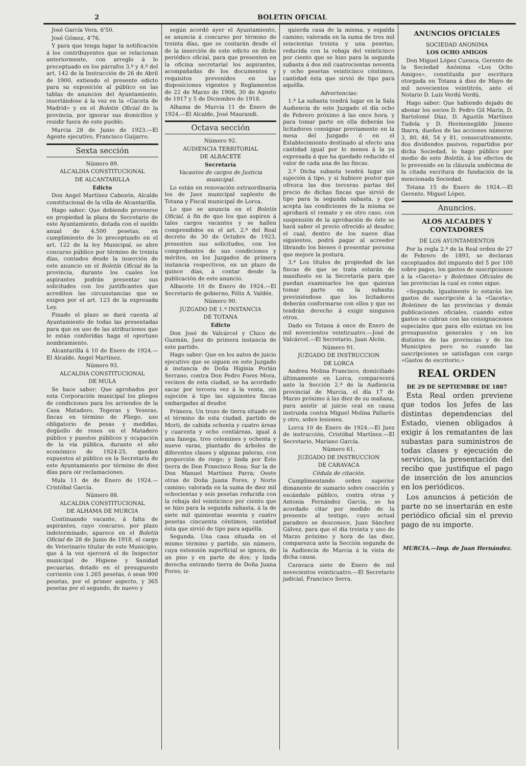2 BOLETIN OFICIAL
José García Vera, 6'50.
José Gómez, 4'76.
Y para que tenga lugar la notificación á los contribuyentes que se relacionan anteriormente, con arreglo á lo preceptuado en los párrafos 3.º y 4.º del art. 142 de la Instrucción de 26 de Abril de 1900, extiendo el presente edicto para su exposición al público en las tablas de anuncios del Ayuntamiento, insertándose á la vez en la «Gaceta de Madrid» y en el Boletín Oficial de la provincia, por ignorar sus domicilios y residir fuera de este pueblo.
Murcia 28 de Junio de 1923.—El Agente ejecutivo, Francisco Guijarro.
Sexta sección
Número 89.
ALCALDIA CONSTITUCIONAL
DE ALCANTARILLA
Edicto
Don Angel Martínez Cabezón, Alcalde constitucional de la villa de Alcantarilla.
Hago saber: Que debiendo proveerse en propiedad la plaza de Secretario de este Ayuntamiento, dotada con el sueldo anual de 4.500 pesetas, en cumplimiento de lo preceptuado en el art. 122 de la ley Municipal, se abre concurso público por término de treinta días, contados desde la inserción de este anuncio en el Boletín Oficial de la provincia, durante los cuales los aspirantes podrán presentar sus solicitudes con los justificantes que acrediten las circunstancias que se exigen por el art. 123 de la expresada Ley.
Finado el plazo se dará cuenta al Ayuntamiento de todas las presentadas para que en uso de las atribuciones que le están conferidas haga el oportuno nombramiento.
Alcantarilla á 10 de Enero de 1924.—El Alcalde, Angel Martínez.
Número 93.
ALCALDIA CONSTITUCIONAL
DE MULA
Se hace saber: Que aprobados por esta Corporación municipal los pliegos de condiciones para los arriendos de la Casa Matadero, Tegeras y Yeseras, fincas en término de Pliego, uso obligatorio de pesas y medidas, degüello de reses en el Matadero público y puestos públicos y ocupación de la vía pública, durante el año económico de 1924-25, quedan expuestos al público en la Secretaría de este Ayuntamiento por término de diez días para oir reclamaciones.
Mula 11 de de Enero de 1924.—Cristóbal García.
Número 88.
ALCALDIA CONSTITUCIONAL
DE ALHAMA DE MURCIA
Continuando vacante, á falta de aspirantes, cuyo concurso, por plazo indeterminado, aparece en el Boletín Oficial de 28 de Junio de 1918, el cargo de Veterinario titular de este Municipio, que á la vez ejercerá el de Inspector municipal de Higiene y Sanidad pecuarias, dotado en el presupuesto corriente con 1.265 pesetas, ó sean 900 pesetas, por el primer aspecto, y 365 pesetas por el segundo, de nuevo y
según acordó ayer el Ayuntamiento, se anuncia á concurso por término de treinta días, que se contarán desde el de la inserción de este edicto en dicho periódico oficial, para que presenten en la oficina secretarial los aspirantes, acompañadas de los documentos y requisitos prevenidos en las disposiciones vigentes y Reglamentos de 22 de Marzo de 1906, 30 de Agosto de 1917 y 5 de Diciembre de 1918.
Alhama de Murcia 11 de Enero de 1924.—El Alcalde, José Maurandi.
Octava sección
Número 92.
AUDIENCIA TERRITORIAL
DE ALBACETE
Secretaría
Vacantes de cargos de Justicia municipal.
Lo están en renovación extraordinaria los de Juez municipal suplente de Totana y Fiscal municipal de Lorca.
Lo que se anuncia en el Boletín Oficial, á fin de que los que aspiren á tales cargos vacantes y se hallen comprendidos en el art. 2.º del Real decreto de 30 de Octubre de 1923, presenten sus solicitudes, con los comprobantes de sus condiciones y méritos, en los Juzgados de primera instancia respectivos, en un plazo de quince días, á contar desde la publicación de este anuncio.
Albacete 10 de Enero de 1924.—El Secretario de gobierno, Félix A. Valdés.
Número 90.
JUZGADO DE 1.ª INSTANCIA
DE TOTANA
Edicto
Don José de Valcárcel y Chico de Guzmán, Juez de primera instancia de este partido.
Hago saber: Que en los autos de juicio ejecutivo que se siguen en este Juzgado á instancia de Doña Higinia Porlán Serrano, contra Don Pedro Fores Mora, vecinos de esta ciudad, se ha acordado sacar por tercera vez á la venta, sin sujeción á tipo las siguientes fincas embargadas al deudor.
Primera. Un trozo de tierra situado en el término de esta ciudad, partido de Morti, de cabida ochenta y cuatro áreas y cuarenta y ocho centiáreas, igual á una fanega, tres celemines y ochenta y nueve varas, plantado de árboles de diferentes clases y algunas paleras, con proporción de riego; y linda por Este tierra de Don Francisco Rosa; Sur la de Don Manuel Martínez Parra; Oeste otras de Doña Juana Fores, y Norte camino; valorada en la suma de diez mil ochocientas y seis pesetas reducida con la rebaja del veinticinco por ciento que se hizo para la segunda subasta, á la de siete mil quinientas sesenta y cuatro pesetas cincuenta céntimos, cantidad ésta que sirvió de tipo para aquélla.
Segunda. Una casa situada en el mismo término y partido, sin número, cuya extensión superficial se ignora, de un piso y en parte de dos; y linda derecha entrando tierra de Doña Juana Fores; iz-
quierda casa de la misma, y espalda camino; valorada en la suma de tres mil seiscientas treinta y una pesetas, reducida con la rebaja del veinticinco por ciento que se hizo para la segunda subasta á dos mil cuatrocientas noventa y ocho pesetas veinticinco céntimos, cantidad ésta que sirvió de tipo para aquélla.
Advertencias:
1.ª La subasta tendrá lugar en la Sala Audiencia de este Juzgado el día ocho de Febrero próximo á las once hora, y para tomar parte en ella deberán los licitadores consignar previamente en la mesa del Juzgado ó en el Establecimiento destinado al efecto una cantidad igual por lo menos á la ya expresada á que ha quedado reducido el valor de cada una de las fincas.
2.ª Dicha subasta tendrá lugar sin sujeción á tipo, y si hubiere postor que ofrezca las dos terceras partas del precio de dichas fincas que sirvió de tipo para la segunda subasta, y que acepta las condiciones de la misma se aprobará el remate y en otro caso, con suspensión de la aprobación de éste se hará saber el precio ofrecido al deudor, el cual, dentro de los nueve días siguientes, podrá pagar al acreedor librando los bienes ó presentar persona que mejore la postura.
3.ª Los títulos de propiedad de las fincas de que se trata estarán de manifiesto en la Secretaría para que puedan examinarlos los que quieran tomar parte en la subasta; previniéndose que los licitadores deberán conformarse con ellos y que no tendrán derecho á exigir ningunos otros.
Dado en Totana á once de Enero de mil novecientos veinticuatro.—José de Valcárcel.—El Secretario, Juan Alcón.
Número 91.
JUZGADO DE INSTRUCCION
DE LORCA
Andreu Molina Francisco, domiciliado últimamente en Lorca, comparecerá ante la Sección 2.ª de la Audiencia provincial de Murcia, el día 17 de Marzo próximo á las diez de su mañana, para asistir al juicio oral en causa instruida contra Miguel Molina Pallarés y otro, sobre lesiones.
Lorca 10 de Enero de 1924.—El Juez de instrucción, Cristóbal Martínez.—El Secretario, Mariano García.
Número 61.
JUZGADO DE INSTRUCCION
DE CARAVACA
Cédula de citación.
Cumplimentando orden superior dimanente de sumario sobre coacción y escándalo público, contra otras y Antonia Fernández García, se ha acordado citar por medido de la presente al testigo, cuyo actual paradero se desconoce, Juan Sánchez Gálvez, para que el día treinta y uno de Marzo próximo y hora de las diez, comparezca ante la Sección segunda de la Audiencia de Murcia á la vista de dicha causa.
Caravaca siete de Enero de mil novecientos veinticuatro.—El Secretario judicial, Francisco Serra.
ANUNCIOS OFICIALES
SOCIEDAD ANONIMA
LOS OCHO AMIGOS
Don Miguel López Cuenca, Gerente de la Sociedad Anónima «Los Ocho Amigos», constituida por escritura otorgada en Totana á diez de Mayo de mil novecientos veintitrés, ante el Notario D. Luis Verdú Verdú.
Hago saber: Que habiendo dejado de abonar los socios D. Pedro Gil Marín, D. Bartolomé Díaz, D. Agustín Martínez Tudela y D. Hermenegildo Jimeno Ibarra, dueños de las acciones números 3, 80, 48, 54 y 81, consecutivamente, dos dividendos pasivos, repartidos por dicha Sociedad, lo hago público por medio de este Boletín, á los efectos de lo prevenido en la cláusula undécima de la citada escritura de fundación de la mencionada Sociedad.
Totana 15 de Enero de 1924.—El Gerente, Miguel López.
Anuncios.
ALOS ALCALDES Y CONTADORES
DE LOS AYUNTAMIENTOS
Por la regla 2.ª de la Real orden de 27 de Febrero de 1893, se declaran exceptuados del impuesto del 5 por 100 sobre pagos, los gastos de suscripciones á la «Gaceta» y Boletines Oficiales de las provincias la cual es como sigue.
«Segunda. Igualmente lo estarán los gastos de suscripción á la «Gaceta», Boletines de las provincias y demás publicaciones oficiales, cuando estos gastos se cubran con las consignaciones especiales que para ello existan en los presupuestos generales y en los distintos de las provincias y de los Municipios pero no cuando las suscripciones se satisfagan con cargo «Gastos de escritorio.»
REAL ORDEN
DE 29 DE SEPTIEMBRE DE 1887
Esta Real orden previene que todos los Jefes de las distintas dependencias del Estado, vienen obligados á exigir á los rematantes de las subastas para suministros de todas clases y ejecución de servicios, la presentación del recibo que justifique el pago de inserción de los anuncios en los periódicos.
Los anuncios á petición de parte no se insertarán en este periódico oficial sin el previo pago de su importe.
MURCIA.—Imp. de Juan Hernández.